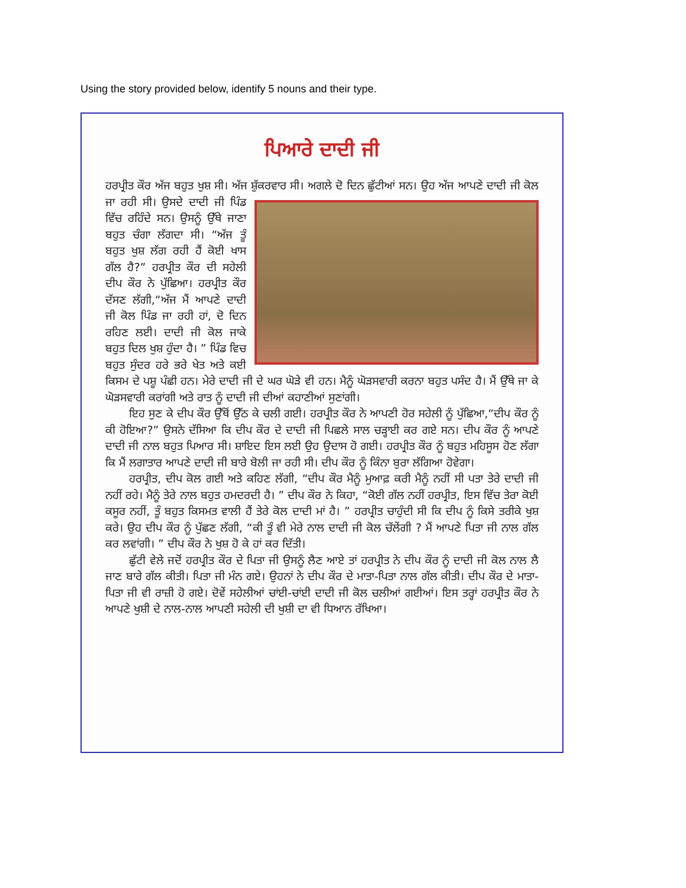Using the story provided below, identify 5 nouns and their type.
ਪਿਆਰੇ ਦਾਦੀ ਜੀ
ਹਰਪ੍ਰੀਤ ਕੌਰ ਅੱਜ ਬਹੁਤ ਖੁਸ਼ ਸੀ। ਅੱਜ ਸ਼ੁੱਕਰਵਾਰ ਸੀ। ਅਗਲੇ ਦੋ ਦਿਨ ਛੁੱਟੀਆਂ ਸਨ। ਉਹ ਅੱਜ ਆਪਣੇ ਦਾਦੀ ਜੀ ਕੋਲ ਜਾ ਰਹੀ ਸੀ। ਉਸਦੇ ਦਾਦੀ ਜੀ ਪਿੰਡ ਵਿੱਚ ਰਹਿੰਦੇ ਸਨ। ਉਸਨੂੰ ਉੱਥੇ ਜਾਣਾ ਬਹੁਤ ਚੰਗਾ ਲੱਗਦਾ ਸੀ। “ਅੱਜ ਤੂੰ ਬਹੁਤ ਖੁਸ਼ ਲੱਗ ਰਹੀ ਹੈਂ ਕੋਈ ਖਾਸ ਗੱਲ ਹੈ?” ਹਰਪ੍ਰੀਤ ਕੌਰ ਦੀ ਸਹੇਲੀ ਦੀਪ ਕੌਰ ਨੇ ਪੁੱਛਿਆ। ਹਰਪ੍ਰੀਤ ਕੌਰ ਦੱਸਣ ਲੱਗੀ,“ਅੱਜ ਮੈਂ ਆਪਣੇ ਦਾਦੀ ਜੀ ਕੋਲ ਪਿੰਡ ਜਾ ਰਹੀ ਹਾਂ, ਦੋ ਦਿਨ ਰਹਿਣ ਲਈ। ਦਾਦੀ ਜੀ ਕੋਲ ਜਾਕੇ ਬਹੁਤ ਦਿਲ ਖੁਸ਼ ਹੁੰਦਾ ਹੈ। ” ਪਿੰਡ ਵਿਚ ਬਹੁਤ ਸੁੰਦਰ ਹਰੇ ਭਰੇ ਖੇਤ ਅਤੇ ਕਈ ਕਿਸਮ ਦੇ ਪਸ਼ੂ ਪੰਛੀ ਹਨ। ਮੇਰੇ ਦਾਦੀ ਜੀ ਦੇ ਘਰ ਘੋੜੇ ਵੀ ਹਨ। ਮੈਨੂੰ ਘੋੜਸਵਾਰੀ ਕਰਨਾ ਬਹੁਤ ਪਸੰਦ ਹੈ। ਮੈਂ ਉੱਥੇ ਜਾ ਕੇ ਘੋੜਸਵਾਰੀ ਕਰਾਂਗੀ ਅਤੇ ਰਾਤ ਨੂੰ ਦਾਦੀ ਜੀ ਦੀਆਂ ਕਹਾਣੀਆਂ ਸੁਣਾਂਗੀ।
ਇਹ ਸੁਣ ਕੇ ਦੀਪ ਕੌਰ ਉੱਥੋਂ ਉੱਠ ਕੇ ਚਲੀ ਗਈ। ਹਰਪ੍ਰੀਤ ਕੌਰ ਨੇ ਆਪਣੀ ਹੋਰ ਸਹੇਲੀ ਨੂੰ ਪੁੱਛਿਆ,“ਦੀਪ ਕੌਰ ਨੂੰ ਕੀ ਹੋਇਆ?” ਉਸਨੇ ਦੱਸਿਆ ਕਿ ਦੀਪ ਕੌਰ ਦੇ ਦਾਦੀ ਜੀ ਪਿਛਲੇ ਸਾਲ ਚੜ੍ਹਾਈ ਕਰ ਗਏ ਸਨ। ਦੀਪ ਕੌਰ ਨੂੰ ਆਪਣੇ ਦਾਦੀ ਜੀ ਨਾਲ ਬਹੁਤ ਪਿਆਰ ਸੀ। ਸ਼ਾਇਦ ਇਸ ਲਈ ਉਹ ਉਦਾਸ ਹੋ ਗਈ। ਹਰਪ੍ਰੀਤ ਕੌਰ ਨੂੰ ਬਹੁਤ ਮਹਿਸੂਸ ਹੋਣ ਲੱਗਾ ਕਿ ਮੈਂ ਲਗਾਤਾਰ ਆਪਣੇ ਦਾਦੀ ਜੀ ਬਾਰੇ ਬੋਲੀ ਜਾ ਰਹੀ ਸੀ। ਦੀਪ ਕੌਰ ਨੂੰ ਕਿੰਨਾ ਬੁਰਾ ਲੱਗਿਆ ਹੋਵੇਗਾ।
ਹਰਪ੍ਰੀਤ, ਦੀਪ ਕੋਲ ਗਈ ਅਤੇ ਕਹਿਣ ਲੱਗੀ, “ਦੀਪ ਕੌਰ ਮੈਨੂੰ ਮੁਆਫ਼ ਕਰੀ ਮੈਨੂੰ ਨਹੀਂ ਸੀ ਪਤਾ ਤੇਰੇ ਦਾਦੀ ਜੀ ਨਹੀਂ ਰਹੇ। ਮੈਨੂੰ ਤੇਰੇ ਨਾਲ ਬਹੁਤ ਹਮਦਰਦੀ ਹੈ। ” ਦੀਪ ਕੌਰ ਨੇ ਕਿਹਾ, “ਕੋਈ ਗੱਲ ਨਹੀਂ ਹਰਪ੍ਰੀਤ, ਇਸ ਵਿੱਚ ਤੇਰਾ ਕੋਈ ਕਸੂਰ ਨਹੀਂ, ਤੂੰ ਬਹੁਤ ਕਿਸਮਤ ਵਾਲੀ ਹੈਂ ਤੇਰੇ ਕੋਲ ਦਾਦੀ ਮਾਂ ਹੈ। ” ਹਰਪ੍ਰੀਤ ਚਾਹੁੰਦੀ ਸੀ ਕਿ ਦੀਪ ਨੂੰ ਕਿਸੇ ਤਰੀਕੇ ਖੁਸ਼ ਕਰੇ। ਉਹ ਦੀਪ ਕੌਰ ਨੂੰ ਪੁੱਛਣ ਲੱਗੀ, “ਕੀ ਤੂੰ ਵੀ ਮੇਰੇ ਨਾਲ ਦਾਦੀ ਜੀ ਕੋਲ ਚੱਲੇਂਗੀ ? ਮੈਂ ਆਪਣੇ ਪਿਤਾ ਜੀ ਨਾਲ ਗੱਲ ਕਰ ਲਵਾਂਗੀ। ” ਦੀਪ ਕੌਰ ਨੇ ਖੁਸ਼ ਹੋ ਕੇ ਹਾਂ ਕਰ ਦਿੱਤੀ।
ਛੁੱਟੀ ਵੇਲੇ ਜਦੋਂ ਹਰਪ੍ਰੀਤ ਕੌਰ ਦੇ ਪਿਤਾ ਜੀ ਉਸਨੂੰ ਲੈਣ ਆਏ ਤਾਂ ਹਰਪ੍ਰੀਤ ਨੇ ਦੀਪ ਕੌਰ ਨੂੰ ਦਾਦੀ ਜੀ ਕੋਲ ਨਾਲ ਲੈ ਜਾਣ ਬਾਰੇ ਗੱਲ ਕੀਤੀ। ਪਿਤਾ ਜੀ ਮੰਨ ਗਏ। ਉਹਨਾਂ ਨੇ ਦੀਪ ਕੌਰ ਦੇ ਮਾਤਾ-ਪਿਤਾ ਨਾਲ ਗੱਲ ਕੀਤੀ। ਦੀਪ ਕੌਰ ਦੇ ਮਾਤਾ-ਪਿਤਾ ਜੀ ਵੀ ਰਾਜ਼ੀ ਹੋ ਗਏ। ਦੋਵੇਂ ਸਹੇਲੀਆਂ ਚਾਂਈ-ਚਾਂਈ ਦਾਦੀ ਜੀ ਕੋਲ ਚਲੀਆਂ ਗਈਆਂ। ਇਸ ਤਰ੍ਹਾਂ ਹਰਪ੍ਰੀਤ ਕੌਰ ਨੇ ਆਪਣੇ ਖੁਸ਼ੀ ਦੇ ਨਾਲ-ਨਾਲ ਆਪਣੀ ਸਹੇਲੀ ਦੀ ਖੁਸ਼ੀ ਦਾ ਵੀ ਧਿਆਨ ਰੱਖਿਆ।